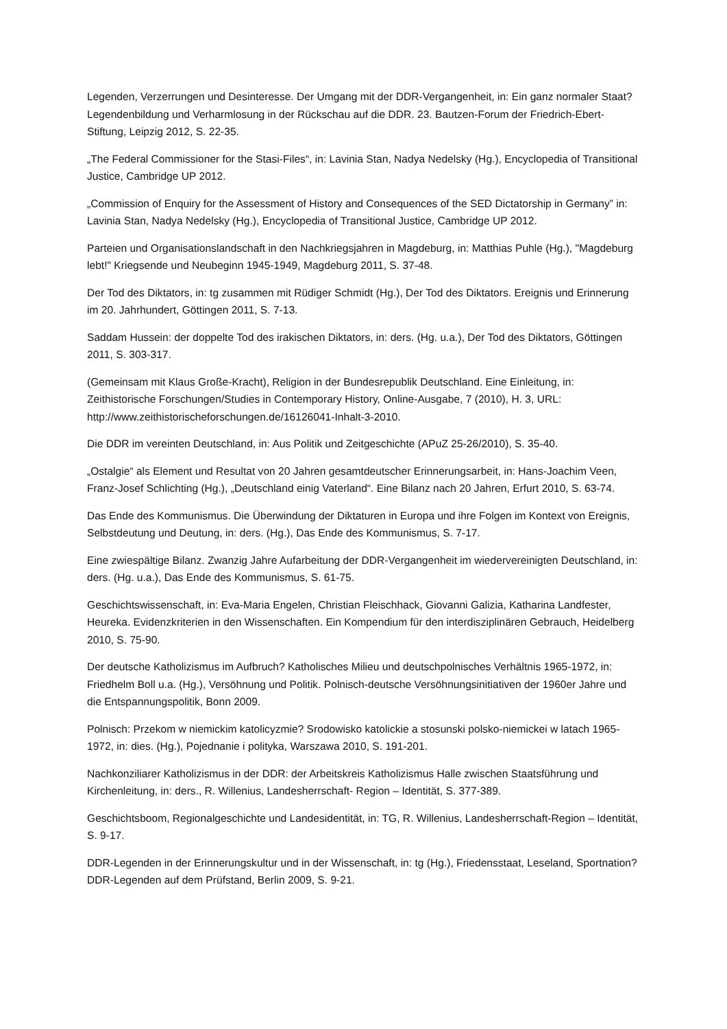Legenden, Verzerrungen und Desinteresse. Der Umgang mit der DDR-Vergangenheit, in: Ein ganz normaler Staat? Legendenbildung und Verharmlosung in der Rückschau auf die DDR. 23. Bautzen-Forum der Friedrich-Ebert-Stiftung, Leipzig 2012, S. 22-35.
„The Federal Commissioner for the Stasi-Files“, in: Lavinia Stan, Nadya Nedelsky (Hg.), Encyclopedia of Transitional Justice, Cambridge UP 2012.
„Commission of Enquiry for the Assessment of History and Consequences of the SED Dictatorship in Germany” in: Lavinia Stan, Nadya Nedelsky (Hg.), Encyclopedia of Transitional Justice, Cambridge UP 2012.
Parteien und Organisationslandschaft in den Nachkriegsjahren in Magdeburg, in: Matthias Puhle (Hg.), "Magdeburg lebt!" Kriegsende und Neubeginn 1945-1949, Magdeburg 2011, S. 37-48.
Der Tod des Diktators, in: tg zusammen mit Rüdiger Schmidt (Hg.), Der Tod des Diktators. Ereignis und Erinnerung im 20. Jahrhundert, Göttingen 2011, S. 7-13.
Saddam Hussein: der doppelte Tod des irakischen Diktators, in: ders. (Hg. u.a.), Der Tod des Diktators, Göttingen 2011, S. 303-317.
(Gemeinsam mit Klaus Große-Kracht), Religion in der Bundesrepublik Deutschland. Eine Einleitung, in: Zeithistorische Forschungen/Studies in Contemporary History, Online-Ausgabe, 7 (2010), H. 3, URL: http://www.zeithistorischeforschungen.de/16126041-Inhalt-3-2010.
Die DDR im vereinten Deutschland, in: Aus Politik und Zeitgeschichte (APuZ 25-26/2010), S. 35-40.
„Ostalgie“ als Element und Resultat von 20 Jahren gesamtdeutscher Erinnerungsarbeit, in: Hans-Joachim Veen, Franz-Josef Schlichting (Hg.), „Deutschland einig Vaterland“. Eine Bilanz nach 20 Jahren, Erfurt 2010, S. 63-74.
Das Ende des Kommunismus. Die Überwindung der Diktaturen in Europa und ihre Folgen im Kontext von Ereignis, Selbstdeutung und Deutung, in: ders. (Hg.), Das Ende des Kommunismus, S. 7-17.
Eine zwiespältige Bilanz. Zwanzig Jahre Aufarbeitung der DDR-Vergangenheit im wiedervereinigten Deutschland, in: ders. (Hg. u.a.), Das Ende des Kommunismus, S. 61-75.
Geschichtswissenschaft, in: Eva-Maria Engelen, Christian Fleischhack, Giovanni Galizia, Katharina Landfester, Heureka. Evidenzkriterien in den Wissenschaften. Ein Kompendium für den interdisziplinären Gebrauch, Heidelberg 2010, S. 75-90.
Der deutsche Katholizismus im Aufbruch? Katholisches Milieu und deutschpolnisches Verhältnis 1965-1972, in: Friedhelm Boll u.a. (Hg.), Versöhnung und Politik. Polnisch-deutsche Versöhnungsinitiativen der 1960er Jahre und die Entspannungspolitik, Bonn 2009.
Polnisch: Przekom w niemickim katolicyzmie? Srodowisko katolickie a stosunski polsko-niemickei w latach 1965-1972, in: dies. (Hg.), Pojednanie i polityka, Warszawa 2010, S. 191-201.
Nachkonziliarer Katholizismus in der DDR: der Arbeitskreis Katholizismus Halle zwischen Staatsführung und Kirchenleitung, in: ders., R. Willenius, Landesherrschaft- Region – Identität, S. 377-389.
Geschichtsboom, Regionalgeschichte und Landesidentität, in: TG, R. Willenius, Landesherrschaft-Region – Identität, S. 9-17.
DDR-Legenden in der Erinnerungskultur und in der Wissenschaft, in: tg (Hg.), Friedensstaat, Leseland, Sportnation? DDR-Legenden auf dem Prüfstand, Berlin 2009, S. 9-21.